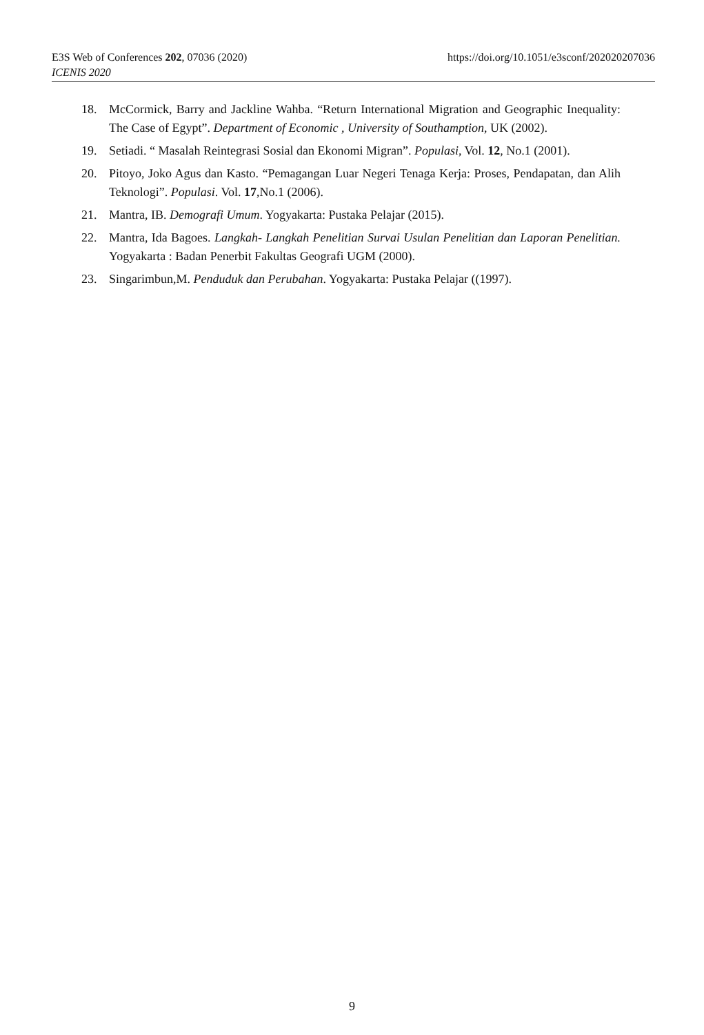https://doi.org/10.1051/e3sconf/202020207036 E3S Web of Conferences 202, 07036 (2020)
ICENIS 2020
18. McCormick, Barry and Jackline Wahba. “Return International Migration and Geographic Inequality: The Case of Egypt”. Department of Economic , University of Southamption, UK (2002).
19. Setiadi. “ Masalah Reintegrasi Sosial dan Ekonomi Migran”. Populasi, Vol. 12, No.1 (2001).
20. Pitoyo, Joko Agus dan Kasto. “Pemagangan Luar Negeri Tenaga Kerja: Proses, Pendapatan, dan Alih Teknologi”. Populasi. Vol. 17,No.1 (2006).
21. Mantra, IB. Demografi Umum. Yogyakarta: Pustaka Pelajar (2015).
22. Mantra, Ida Bagoes. Langkah- Langkah Penelitian Survai Usulan Penelitian dan Laporan Penelitian. Yogyakarta : Badan Penerbit Fakultas Geografi UGM (2000).
23. Singarimbun,M. Penduduk dan Perubahan. Yogyakarta: Pustaka Pelajar ((1997).
9